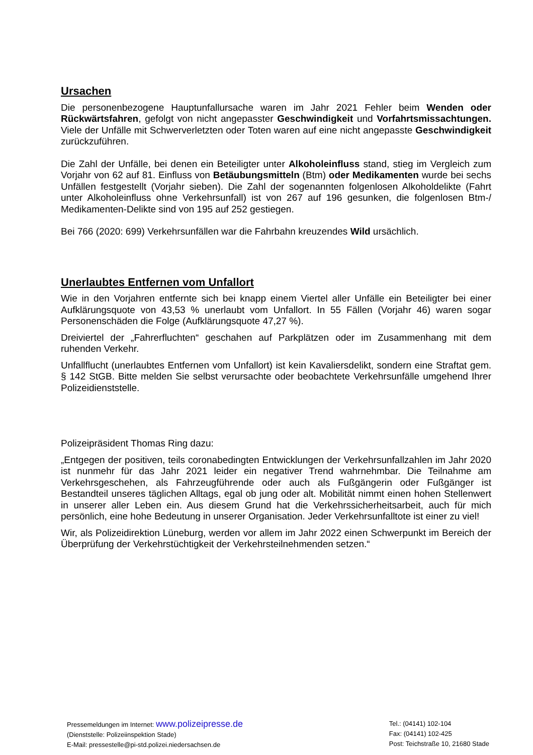Ursachen
Die personenbezogene Hauptunfallursache waren im Jahr 2021 Fehler beim Wenden oder Rückwärtsfahren, gefolgt von nicht angepasster Geschwindigkeit und Vorfahrtsmissachtungen. Viele der Unfälle mit Schwerverletzten oder Toten waren auf eine nicht angepasste Geschwindigkeit zurückzuführen.
Die Zahl der Unfälle, bei denen ein Beteiligter unter Alkoholeinfluss stand, stieg im Vergleich zum Vorjahr von 62 auf 81. Einfluss von Betäubungsmitteln (Btm) oder Medikamenten wurde bei sechs Unfällen festgestellt (Vorjahr sieben). Die Zahl der sogenannten folgenlosen Alkoholdelikte (Fahrt unter Alkoholeinfluss ohne Verkehrsunfall) ist von 267 auf 196 gesunken, die folgenlosen Btm-/ Medikamenten-Delikte sind von 195 auf 252 gestiegen.
Bei 766 (2020: 699) Verkehrsunfällen war die Fahrbahn kreuzendes Wild ursächlich.
Unerlaubtes Entfernen vom Unfallort
Wie in den Vorjahren entfernte sich bei knapp einem Viertel aller Unfälle ein Beteiligter bei einer Aufklärungsquote von 43,53 % unerlaubt vom Unfallort. In 55 Fällen (Vorjahr 46) waren sogar Personenschäden die Folge (Aufklärungsquote 47,27 %).
Dreiviertel der „Fahrerfluchten“ geschahen auf Parkplätzen oder im Zusammenhang mit dem ruhenden Verkehr.
Unfallflucht (unerlaubtes Entfernen vom Unfallort) ist kein Kavaliersdelikt, sondern eine Straftat gem. § 142 StGB. Bitte melden Sie selbst verursachte oder beobachtete Verkehrsunfälle umgehend Ihrer Polizeidienststelle.
Polizeipräsident Thomas Ring dazu:
„Entgegen der positiven, teils coronabedingten Entwicklungen der Verkehrsunfallzahlen im Jahr 2020 ist nunmehr für das Jahr 2021 leider ein negativer Trend wahrnehmbar. Die Teilnahme am Verkehrsgeschehen, als Fahrzeugführende oder auch als Fußgängerin oder Fußgänger ist Bestandteil unseres täglichen Alltags, egal ob jung oder alt. Mobilität nimmt einen hohen Stellenwert in unserer aller Leben ein. Aus diesem Grund hat die Verkehrssicherheitsarbeit, auch für mich persönlich, eine hohe Bedeutung in unserer Organisation. Jeder Verkehrsunfalltote ist einer zu viel!
Wir, als Polizeidirektion Lüneburg, werden vor allem im Jahr 2022 einen Schwerpunkt im Bereich der Überprüfung der Verkehrstüchtigkeit der Verkehrsteilnehmenden setzen.“
Pressemeldungen im Internet: www.polizeipresse.de
(Dienststelle: Polizeiinspektion Stade)
E-Mail: pressestelle@pi-std.polizei.niedersachsen.de
Tel.: (04141) 102-104
Fax: (04141) 102-425
Post: Teichstraße 10, 21680 Stade